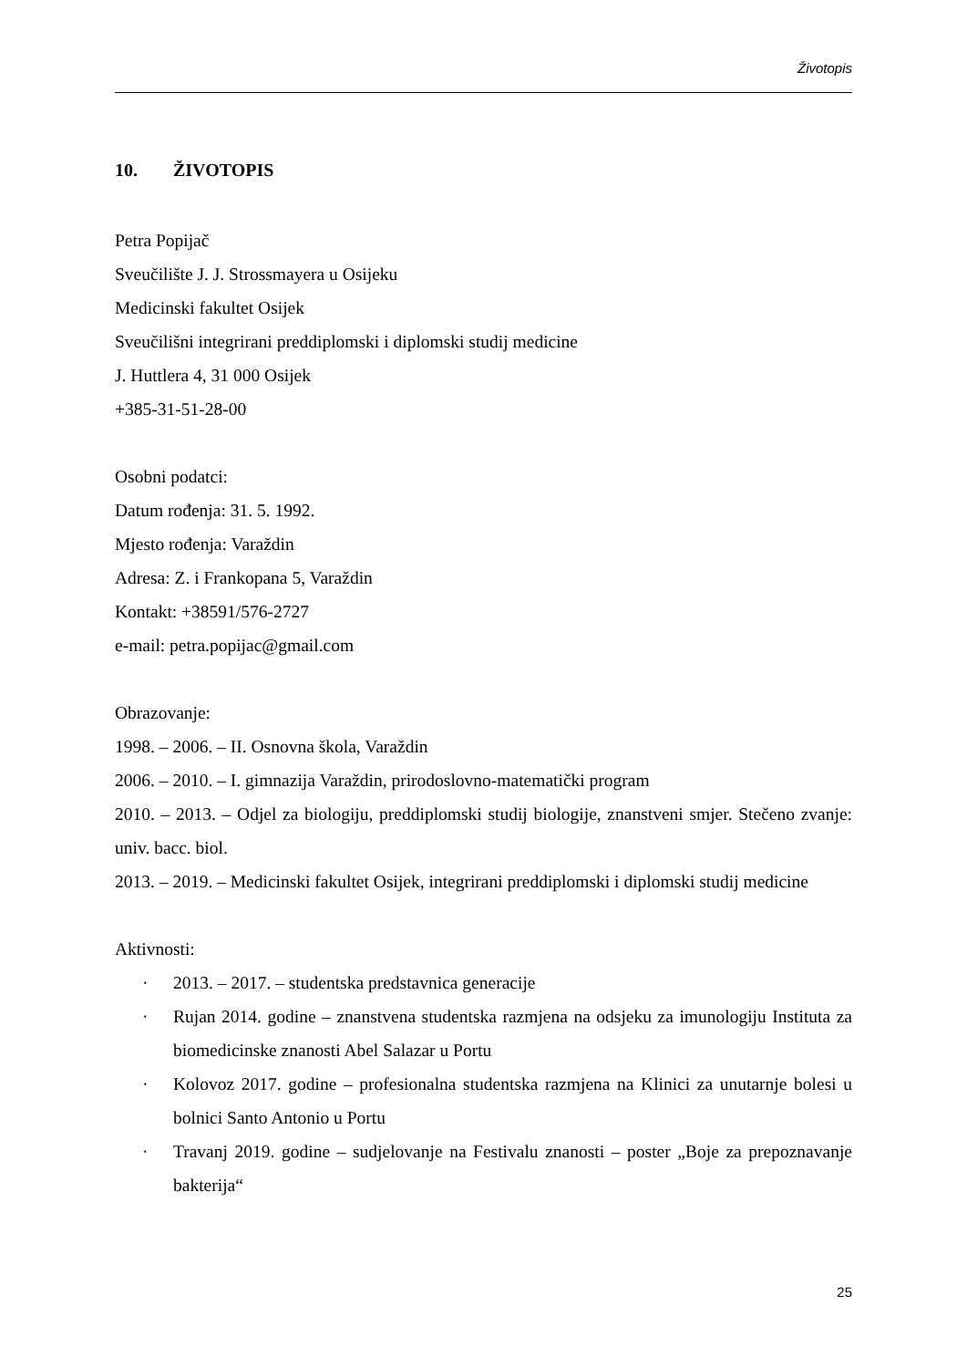Životopis
10. ŽIVOTOPIS
Petra Popijač
Sveučilište J. J. Strossmayera u Osijeku
Medicinski fakultet Osijek
Sveučilišni integrirani preddiplomski i diplomski studij medicine
J. Huttlera 4, 31 000 Osijek
+385-31-51-28-00
Osobni podatci:
Datum rođenja: 31. 5. 1992.
Mjesto rođenja: Varaždin
Adresa: Z. i Frankopana 5, Varaždin
Kontakt: +38591/576-2727
e-mail: petra.popijac@gmail.com
Obrazovanje:
1998. – 2006. – II. Osnovna škola, Varaždin
2006. – 2010. – I. gimnazija Varaždin, prirodoslovno-matematički program
2010. – 2013. – Odjel za biologiju, preddiplomski studij biologije, znanstveni smjer. Stečeno zvanje: univ. bacc. biol.
2013. – 2019. – Medicinski fakultet Osijek, integrirani preddiplomski i diplomski studij medicine
Aktivnosti:
· 2013. – 2017. – studentska predstavnica generacije
· Rujan 2014. godine – znanstvena studentska razmjena na odsjeku za imunologiju Instituta za biomedicinske znanosti Abel Salazar u Portu
· Kolovoz 2017. godine – profesionalna studentska razmjena na Klinici za unutarnje bolesi u bolnici Santo Antonio u Portu
· Travanj 2019. godine – sudjelovanje na Festivalu znanosti – poster „Boje za prepoznavanje bakterija“
25